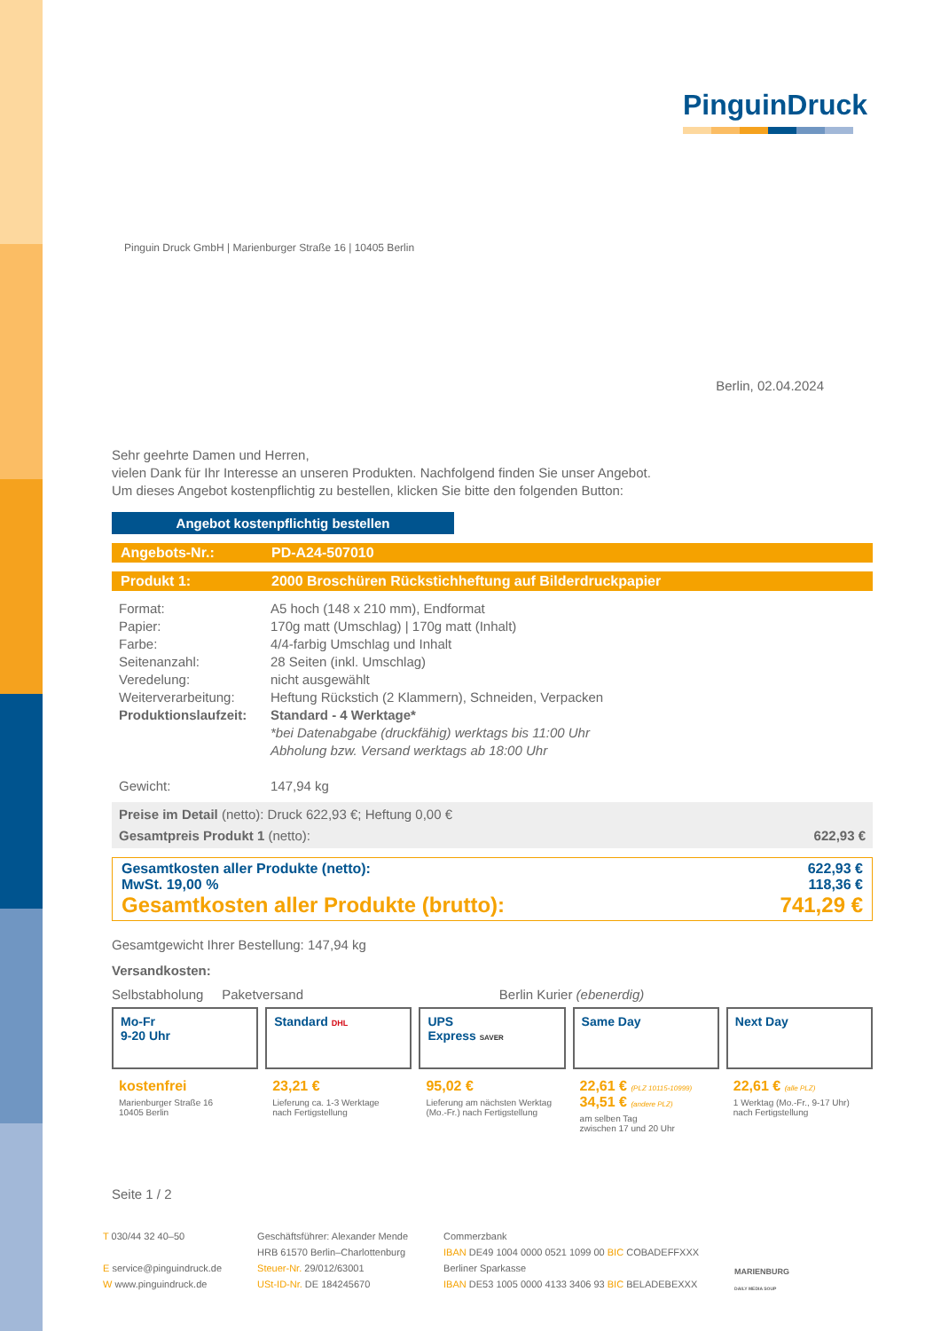PinguinDruck
Pinguin Druck GmbH | Marienburger Straße 16 | 10405 Berlin
Berlin, 02.04.2024
Sehr geehrte Damen und Herren,
vielen Dank für Ihr Interesse an unseren Produkten. Nachfolgend finden Sie unser Angebot.
Um dieses Angebot kostenpflichtig zu bestellen, klicken Sie bitte den folgenden Button:
Angebot kostenpflichtig bestellen
Angebots-Nr.: PD-A24-507010
Produkt 1: 2000 Broschüren Rückstichheftung auf Bilderdruckpapier
| Format: | A5 hoch (148 x 210 mm), Endformat |
| Papier: | 170g matt (Umschlag) / 170g matt (Inhalt) |
| Farbe: | 4/4-farbig Umschlag und Inhalt |
| Seitenanzahl: | 28 Seiten (inkl. Umschlag) |
| Veredelung: | nicht ausgewählt |
| Weiterverarbeitung: | Heftung Rückstich (2 Klammern), Schneiden, Verpacken |
| Produktionslaufzeit: | Standard - 4 Werktage* *bei Datenabgabe (druckfähig) werktags bis 11:00 Uhr Abholung bzw. Versand werktags ab 18:00 Uhr |
| Gewicht: | 147,94 kg |
Preise im Detail (netto): Druck 622,93 €; Heftung 0,00 €
Gesamtpreis Produkt 1 (netto): 622,93 €
Gesamtkosten aller Produkte (netto): 622,93 €
MwSt. 19,00 % 118,36 €
Gesamtkosten aller Produkte (brutto): 741,29 €
Gesamtgewicht Ihrer Bestellung: 147,94 kg
Versandkosten:
Selbstabholung Paketversand Berlin Kurier (ebenerdig)
Mo-Fr
9-20 Uhr
kostenfrei
Marienburger Straße 16
10405 Berlin
Standard DHL
23,21 €
Lieferung ca. 1-3 Werktage
nach Fertigstellung
UPS
Express SAVER
95,02 €
Lieferung am nächsten Werktag
(Mo.-Fr.) nach Fertigstellung
Same Day
22,61 € (PLZ 10115-10999)
34,51 € (andere PLZ)
am selben Tag
zwischen 17 und 20 Uhr
Next Day
22,61 € (alle PLZ)
1 Werktag (Mo.-Fr., 9-17 Uhr)
nach Fertigstellung
Seite 1 / 2
T 030/44 32 40–50
E service@pinguindruck.de
W www.pinguindruck.de
Geschäftsführer: Alexander Mende
HRB 61570 Berlin–Charlottenburg
Steuer-Nr. 29/012/63001
USt-ID-Nr. DE 184245670
Commerzbank
IBAN DE49 1004 0000 0521 1099 00 BIC COBADEFFXXX
Berliner Sparkasse
IBAN DE53 1005 0000 4133 3406 93 BIC BELADEBEXXX
MARIENBURG
DAILY MEDIA SOUP